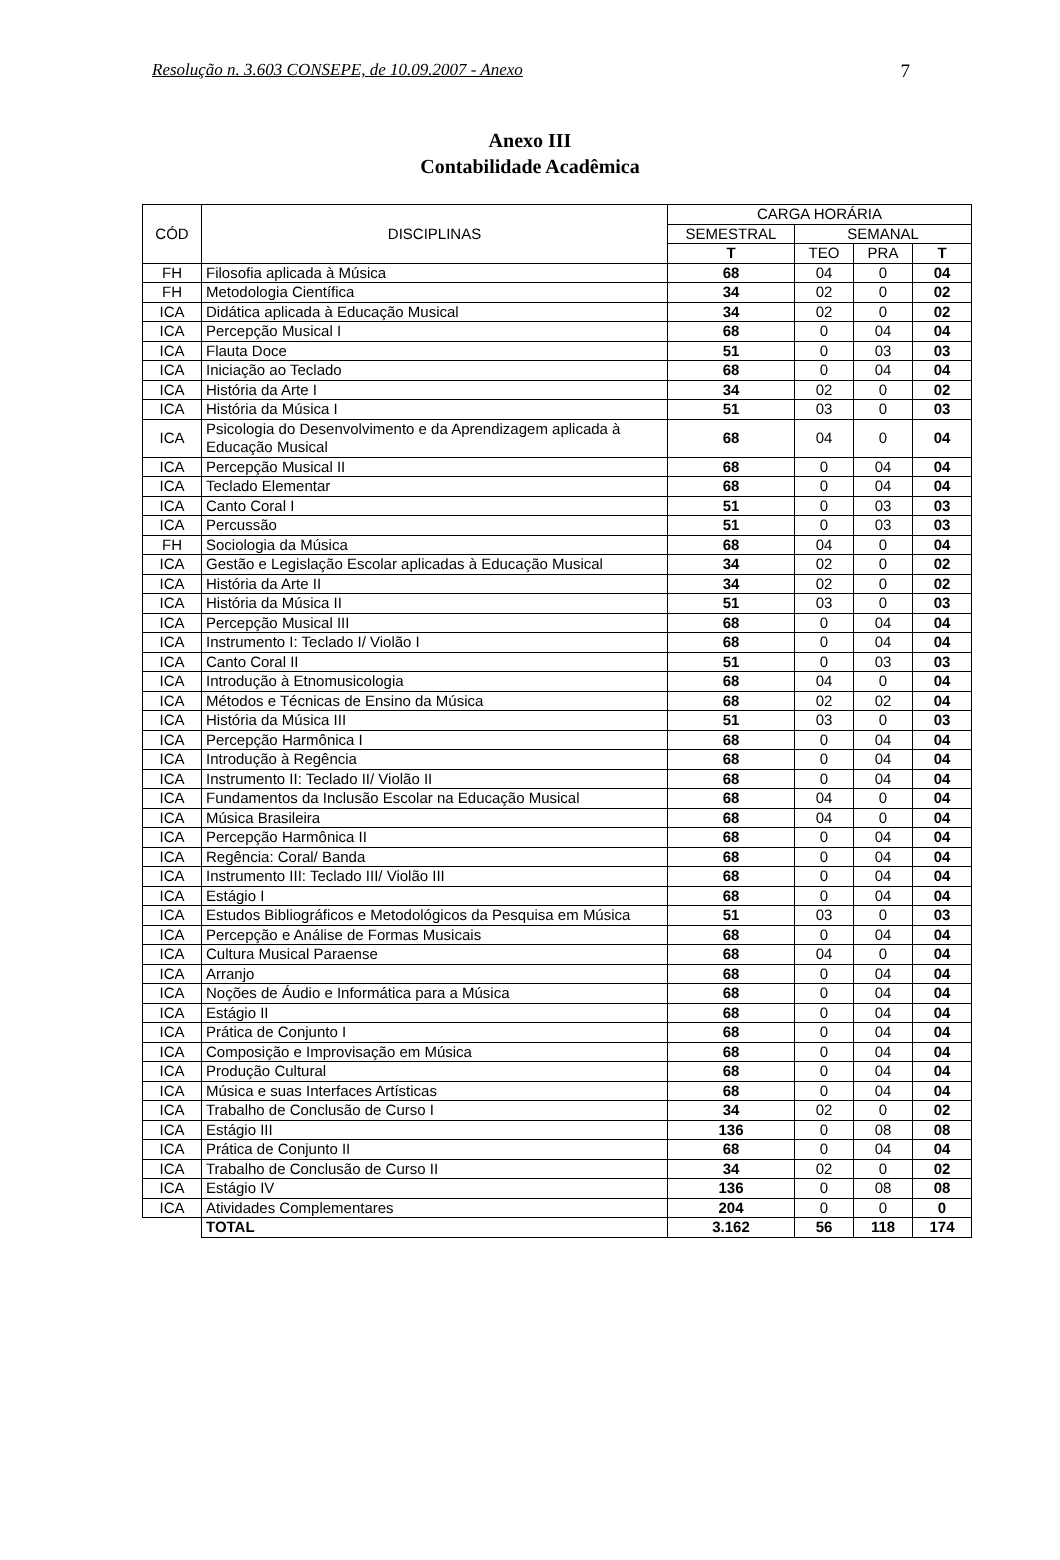Resolução n. 3.603 CONSEPE, de 10.09.2007 - Anexo 7
Anexo III
Contabilidade Acadêmica
| CÓD | DISCIPLINAS | CARGA HORÁRIA | | | |
| --- | --- | --- | --- | --- | --- |
| | | SEMESTRAL | SEMANAL | | |
| | | T | TEO | PRA | T |
| FH | Filosofia aplicada à Música | 68 | 04 | 0 | 04 |
| FH | Metodologia Científica | 34 | 02 | 0 | 02 |
| ICA | Didática aplicada à Educação Musical | 34 | 02 | 0 | 02 |
| ICA | Percepção Musical I | 68 | 0 | 04 | 04 |
| ICA | Flauta Doce | 51 | 0 | 03 | 03 |
| ICA | Iniciação ao Teclado | 68 | 0 | 04 | 04 |
| ICA | História da Arte I | 34 | 02 | 0 | 02 |
| ICA | História da Música I | 51 | 03 | 0 | 03 |
| ICA | Psicologia do Desenvolvimento e da Aprendizagem aplicada à Educação Musical | 68 | 04 | 0 | 04 |
| ICA | Percepção Musical II | 68 | 0 | 04 | 04 |
| ICA | Teclado Elementar | 68 | 0 | 04 | 04 |
| ICA | Canto Coral I | 51 | 0 | 03 | 03 |
| ICA | Percussão | 51 | 0 | 03 | 03 |
| FH | Sociologia da Música | 68 | 04 | 0 | 04 |
| ICA | Gestão e Legislação Escolar aplicadas à Educação Musical | 34 | 02 | 0 | 02 |
| ICA | História da Arte II | 34 | 02 | 0 | 02 |
| ICA | História da Música II | 51 | 03 | 0 | 03 |
| ICA | Percepção Musical III | 68 | 0 | 04 | 04 |
| ICA | Instrumento I: Teclado I/ Violão I | 68 | 0 | 04 | 04 |
| ICA | Canto Coral II | 51 | 0 | 03 | 03 |
| ICA | Introdução à Etnomusicologia | 68 | 04 | 0 | 04 |
| ICA | Métodos e Técnicas de Ensino da Música | 68 | 02 | 02 | 04 |
| ICA | História da Música III | 51 | 03 | 0 | 03 |
| ICA | Percepção Harmônica I | 68 | 0 | 04 | 04 |
| ICA | Introdução à Regência | 68 | 0 | 04 | 04 |
| ICA | Instrumento II: Teclado II/ Violão II | 68 | 0 | 04 | 04 |
| ICA | Fundamentos da Inclusão Escolar na Educação Musical | 68 | 04 | 0 | 04 |
| ICA | Música Brasileira | 68 | 04 | 0 | 04 |
| ICA | Percepção Harmônica II | 68 | 0 | 04 | 04 |
| ICA | Regência: Coral/ Banda | 68 | 0 | 04 | 04 |
| ICA | Instrumento III: Teclado III/ Violão III | 68 | 0 | 04 | 04 |
| ICA | Estágio I | 68 | 0 | 04 | 04 |
| ICA | Estudos Bibliográficos e Metodológicos da Pesquisa em Música | 51 | 03 | 0 | 03 |
| ICA | Percepção e Análise de Formas Musicais | 68 | 0 | 04 | 04 |
| ICA | Cultura Musical Paraense | 68 | 04 | 0 | 04 |
| ICA | Arranjo | 68 | 0 | 04 | 04 |
| ICA | Noções de Áudio e Informática para a Música | 68 | 0 | 04 | 04 |
| ICA | Estágio II | 68 | 0 | 04 | 04 |
| ICA | Prática de Conjunto I | 68 | 0 | 04 | 04 |
| ICA | Composição e Improvisação em Música | 68 | 0 | 04 | 04 |
| ICA | Produção Cultural | 68 | 0 | 04 | 04 |
| ICA | Música e suas Interfaces Artísticas | 68 | 0 | 04 | 04 |
| ICA | Trabalho de Conclusão de Curso I | 34 | 02 | 0 | 02 |
| ICA | Estágio III | 136 | 0 | 08 | 08 |
| ICA | Prática de Conjunto II | 68 | 0 | 04 | 04 |
| ICA | Trabalho de Conclusão de Curso II | 34 | 02 | 0 | 02 |
| ICA | Estágio IV | 136 | 0 | 08 | 08 |
| ICA | Atividades Complementares | 204 | 0 | 0 | 0 |
| | TOTAL | 3.162 | 56 | 118 | 174 |